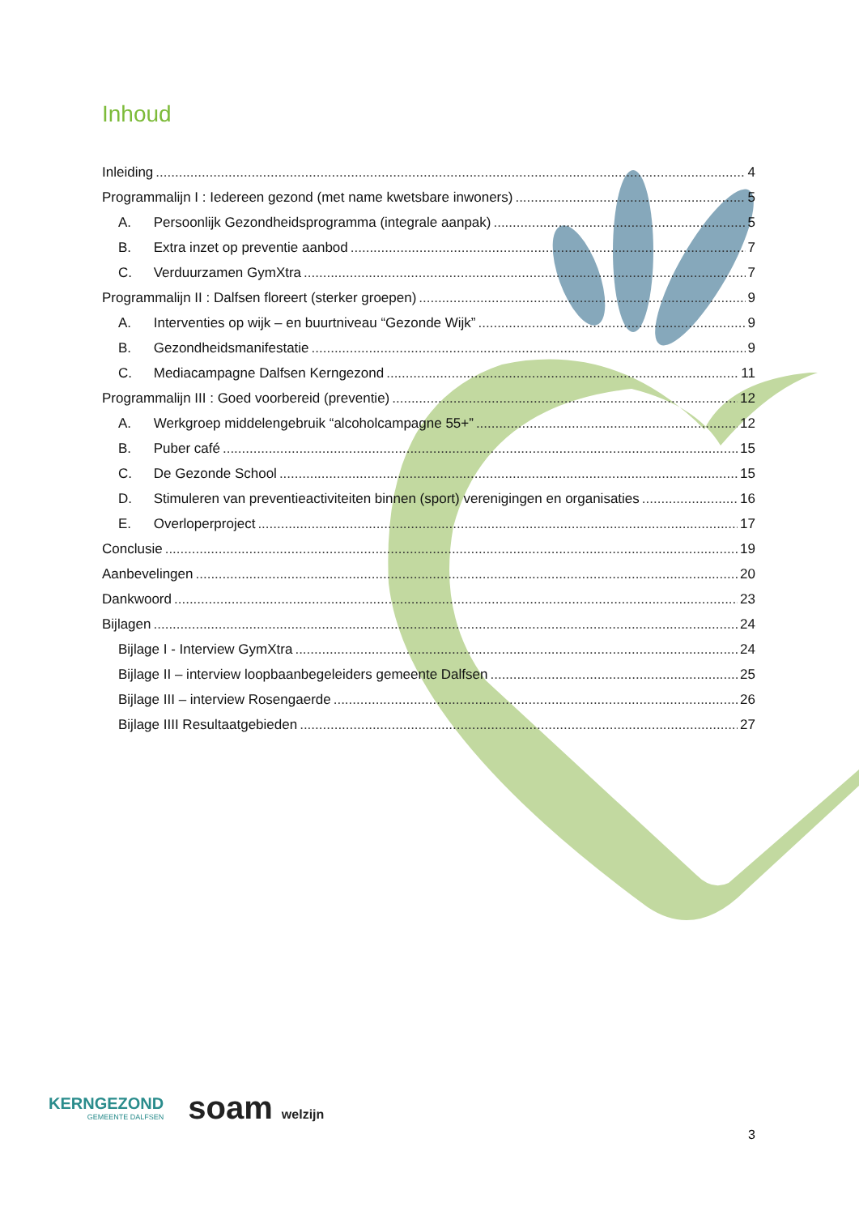Inhoud
Inleiding 4
Programmalijn I : Iedereen gezond (met name kwetsbare inwoners) 5
A. Persoonlijk Gezondheidsprogramma (integrale aanpak) 5
B. Extra inzet op preventie aanbod 7
C. Verduurzamen GymXtra 7
Programmalijn II : Dalfsen floreert (sterker groepen) 9
A. Interventies op wijk – en buurtniveau “Gezonde Wijk” 9
B. Gezondheidsmanifestatie 9
C. Mediacampagne Dalfsen Kerngezond 11
Programmalijn III : Goed voorbereid (preventie) 12
A. Werkgroep middelengebruik “alcoholcampagne 55+” 12
B. Puber café 15
C. De Gezonde School 15
D. Stimuleren van preventieactiviteiten binnen (sport) verenigingen en organisaties 16
E. Overloperproject 17
Conclusie 19
Aanbevelingen 20
Dankwoord 23
Bijlagen 24
Bijlage I - Interview GymXtra 24
Bijlage II – interview loopbaanbegeleiders gemeente Dalfsen 25
Bijlage III – interview Rosengaerde 26
Bijlage IIII Resultaatgebieden 27
KERNGEZOND
GEMEENTE DALFSEN
soam welzijn
3